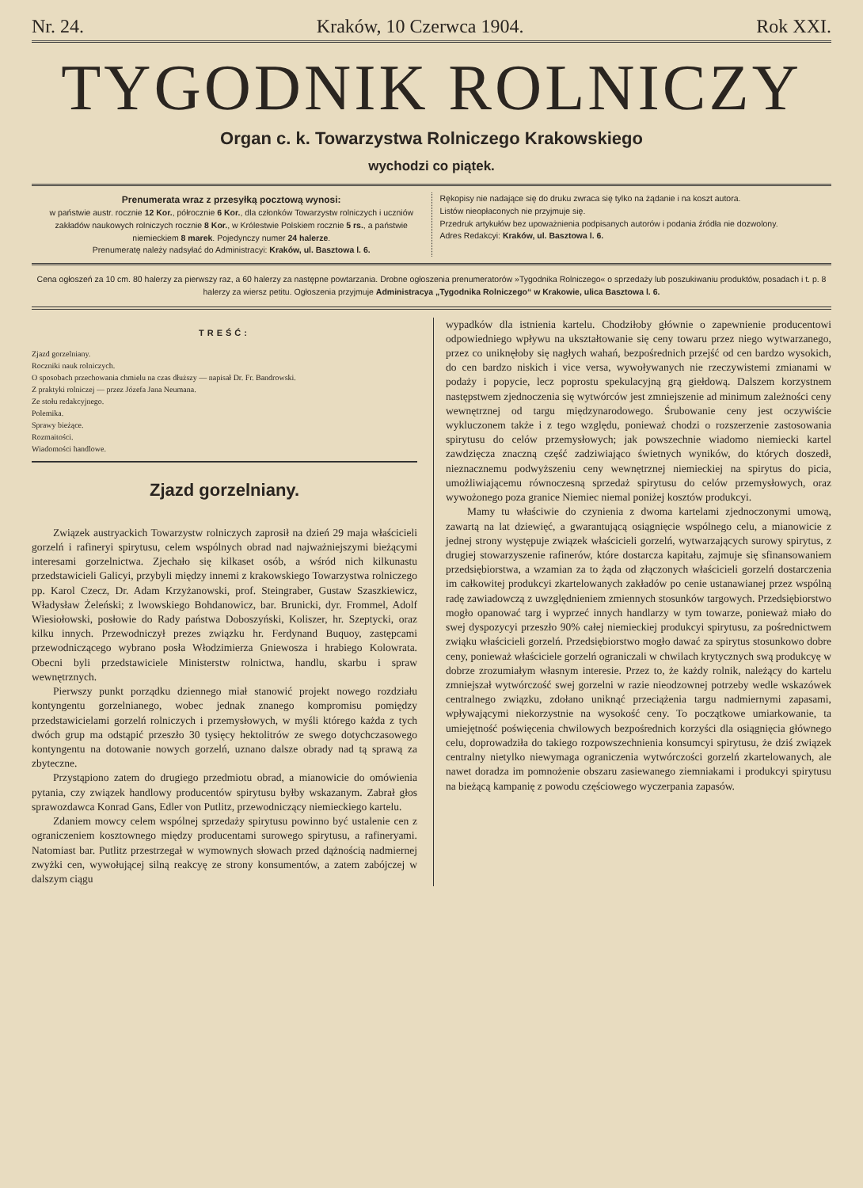Nr. 24. Kraków, 10 Czerwca 1904. Rok XXI.
TYGODNIK ROLNICZY
Organ c. k. Towarzystwa Rolniczego Krakowskiego
wychodzi co piątek.
Prenumerata wraz z przesyłką pocztową wynosi:
w państwie austr. rocznie 12 Kor., półrocznie 6 Kor., dla członków Towarzystw rolniczych i uczniów zakładów naukowych rolniczych rocznie 8 Kor., w Królestwie Polskiem rocznie 5 rs., a państwie niemieckiem 8 marek. Pojedynczy numer 24 halerze.
Prenumeratę należy nadsyłać do Administracyi: Kraków, ul. Basztowa l. 6.
Rękopisy nie nadające się do druku zwraca się tylko na żądanie i na koszt autora.
Listów nieopłaconych nie przyjmuje się.
Przedruk artykułów bez upoważnienia podpisanych autorów i podania źródła nie dozwolony.
Adres Redakcyi: Kraków, ul. Basztowa l. 6.
Cena ogłoszeń za 10 cm. 80 halerzy za pierwszy raz, a 60 halerzy za następne powtarzania. Drobne ogłoszenia prenumeratorów »Tygodnika Rolniczego« o sprzedaży lub poszukiwaniu produktów, posadach i t. p. 8 halerzy za wiersz petitu. Ogłoszenia przyjmuje Administracya „Tygodnika Rolniczego“ w Krakowie, ulica Basztowa l. 6.
TREŚĆ:
Zjazd gorzelniany.
Roczniki nauk rolniczych.
O sposobach przechowania chmielu na czas dłuższy — napisał Dr. Fr. Bandrowski.
Z praktyki rolniczej — przez Józefa Jana Neumana.
Ze stołu redakcyjnego.
Polemika.
Sprawy bieżące.
Rozmaitości.
Wiadomości handlowe.
Zjazd gorzelniany.
Związek austryackich Towarzystw rolniczych zaprosił na dzień 29 maja właścicieli gorzelń i rafineryi spirytusu, celem wspólnych obrad nad najważniejszymi bieżącymi interesami gorzelnictwa. Zjechało się kilkaset osób, a wśród nich kilkunastu przedstawicieli Galicyi, przybyli między innemi z krakowskiego Towarzystwa rolniczego pp. Karol Czecz, Dr. Adam Krzyżanowski, prof. Steingraber, Gustaw Szaszkiewicz, Władysław Żeleński; z lwowskiego Bohdanowicz, bar. Brunicki, dyr. Frommel, Adolf Wiesiołowski, posłowie do Rady państwa Doboszyński, Koliszer, hr. Szeptycki, oraz kilku innych. Przewodniczył prezes związku hr. Ferdynand Buquoy, zastępcami przewodniczącego wybrano posła Włodzimierza Gniewosza i hrabiego Kolowrata. Obecni byli przedstawiciele Ministerstw rolnictwa, handlu, skarbu i spraw wewnętrznych.
Pierwszy punkt porządku dziennego miał stanowić projekt nowego rozdziału kontyngentu gorzelnianego, wobec jednak znanego kompromisu pomiędzy przedstawicielami gorzelń rolniczych i przemysłowych, w myśli którego każda z tych dwóch grup ma odstąpić przeszło 30 tysięcy hektolitrów ze swego dotychczasowego kontyngentu na dotowanie nowych gorzelń, uznano dalsze obrady nad tą sprawą za zbyteczne.
Przystąpiono zatem do drugiego przedmiotu obrad, a mianowicie do omówienia pytania, czy związek handlowy producentów spirytusu byłby wskazanym. Zabrał głos sprawozdawca Konrad Gans, Edler von Putlitz, przewodniczący niemieckiego kartelu.
Zdaniem mowcy celem wspólnej sprzedaży spirytusu powinno być ustalenie cen z ograniczeniem kosztownego między producentami surowego spirytusu, a rafineryami. Natomiast bar. Putlitz przestrzegał w wymownych słowach przed dążnością nadmiernej zwyżki cen, wywołującej silną reakcyę ze strony konsumentów, a zatem zabójczej w dalszym ciągu
wypadków dla istnienia kartelu. Chodziłoby głównie o zapewnienie producentowi odpowiedniego wpływu na ukształtowanie się ceny towaru przez niego wytwarzanego, przez co uniknęłoby się nagłych wahań, bezpośrednich przejść od cen bardzo wysokich, do cen bardzo niskich i vice versa, wywoływanych nie rzeczywistemi zmianami w podaży i popycie, lecz poprostu spekulacyjną grą giełdową. Dalszem korzystnem następstwem zjednoczenia się wytwórców jest zmniejszenie ad minimum zależności ceny wewnętrznej od targu międzynarodowego. Śrubowanie ceny jest oczywiście wykluczonem także i z tego względu, ponieważ chodzi o rozszerzenie zastosowania spirytusu do celów przemysłowych; jak powszechnie wiadomo niemiecki kartel zawdzięcza znaczną część zadziwiająco świetnych wyników, do których doszedł, nieznacznemu podwyższeniu ceny wewnętrznej niemieckiej na spirytus do picia, umożliwiającemu równoczesną sprzedaż spirytusu do celów przemysłowych, oraz wywożonego poza granice Niemiec niemal poniżej kosztów produkcyi.
Mamy tu właściwie do czynienia z dwoma kartelami zjednoczonymi umową, zawartą na lat dziewięć, a gwarantującą osiągnięcie wspólnego celu, a mianowicie z jednej strony występuje związek właścicieli gorzelń, wytwarzających surowy spirytus, z drugiej stowarzyszenie rafinerów, które dostarcza kapitału, zajmuje się sfinansowaniem przedsiębiorstwa, a wzamian za to żąda od złączonych właścicieli gorzelń dostarczenia im całkowitej produkcyi zkartelowanych zakładów po cenie ustanawianej przez wspólną radę zawiadowczą z uwzględnieniem zmiennych stosunków targowych. Przedsiębiorstwo mogło opanować targ i wyprzeć innych handlarzy w tym towarze, ponieważ miało do swej dyspozycyi przeszło 90% całej niemieckiej produkcyi spirytusu, za pośrednictwem zwiąku właścicieli gorzelń. Przedsiębiorstwo mogło dawać za spirytus stosunkowo dobre ceny, ponieważ właściciele gorzelń ograniczali w chwilach krytycznych swą produkcyę w dobrze zrozumiałym własnym interesie. Przez to, że każdy rolnik, należący do kartelu zmniejszał wytwórczość swej gorzelni w razie nieodzownej potrzeby wedle wskazówek centralnego związku, zdołano uniknąć przeciążenia targu nadmiernymi zapasami, wpływającymi niekorzystnie na wysokość ceny. To początkowe umiarkowanie, ta umiejętność poświęcenia chwilowych bezpośrednich korzyści dla osiągnięcia głównego celu, doprowadziła do takiego rozpowszechnienia konsumcyi spirytusu, że dziś związek centralny nietylko niewymaga ograniczenia wytwórczości gorzelń zkartelowanych, ale nawet doradza im pomnożenie obszaru zasiewanego ziemniakami i produkcyi spirytusu na bieżącą kampanię z powodu częściowego wyczerpania zapasów.